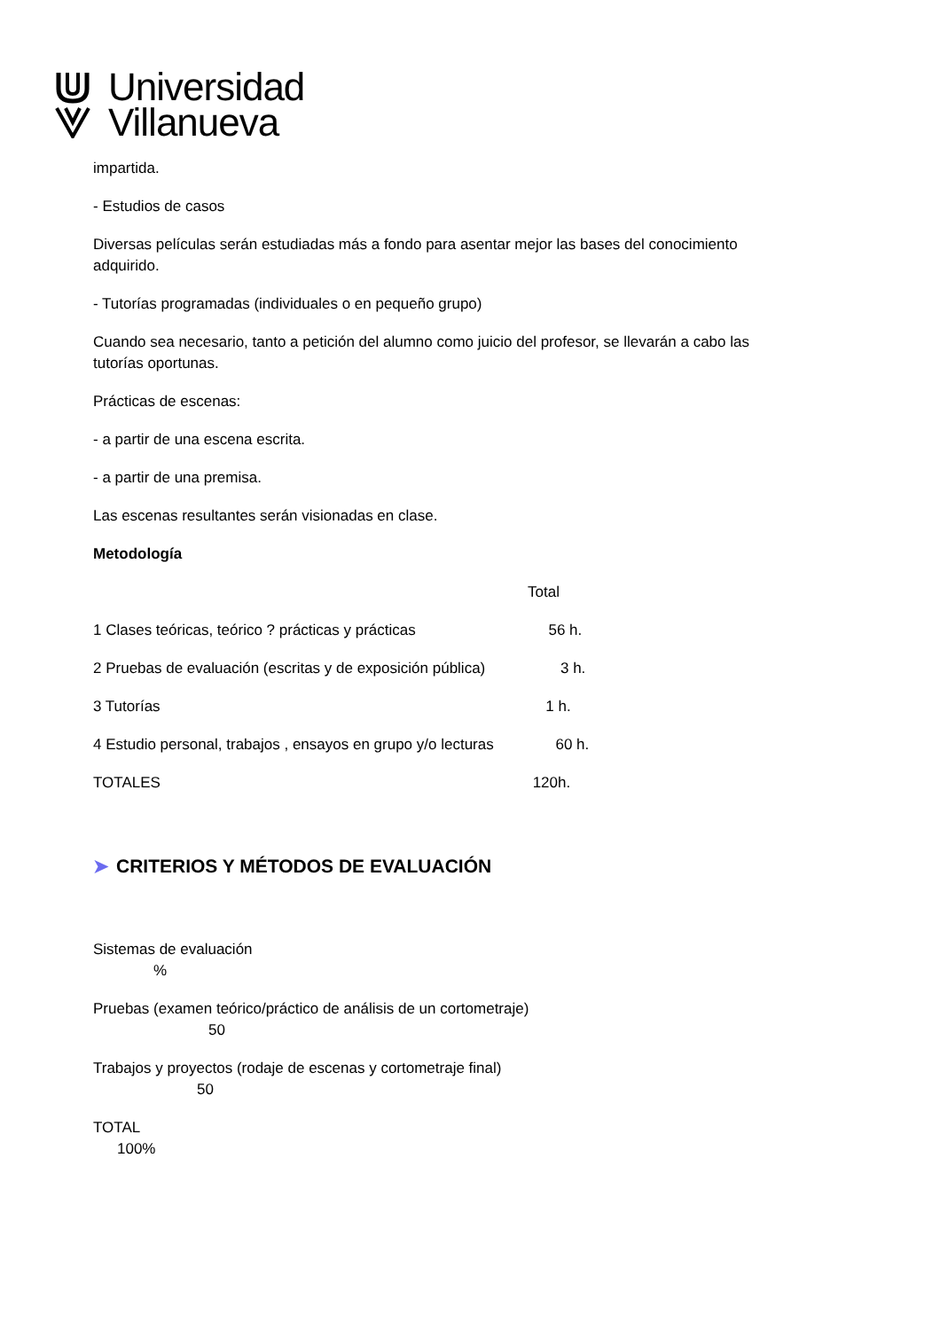Universidad
Villanueva
impartida.
- Estudios de casos
Diversas películas serán estudiadas más a fondo para asentar mejor las bases del conocimiento adquirido.
- Tutorías programadas (individuales o en pequeño grupo)
Cuando sea necesario, tanto a petición del alumno como juicio del profesor, se llevarán a cabo las tutorías oportunas.
Prácticas de escenas:
- a partir de una escena escrita.
- a partir de una premisa.
Las escenas resultantes serán visionadas en clase.
Metodología
Total
1 Clases teóricas, teórico ? prácticas y prácticas 56 h.
2 Pruebas de evaluación (escritas y de exposición pública) 3 h.
3 Tutorías 1 h.
4 Estudio personal, trabajos , ensayos en grupo y/o lecturas 60 h.
TOTALES 120h.
➤ CRITERIOS Y MÉTODOS DE EVALUACIÓN
Sistemas de evaluación
%
Pruebas (examen teórico/práctico de análisis de un cortometraje)
50
Trabajos y proyectos (rodaje de escenas y cortometraje final)
50
TOTAL
100%